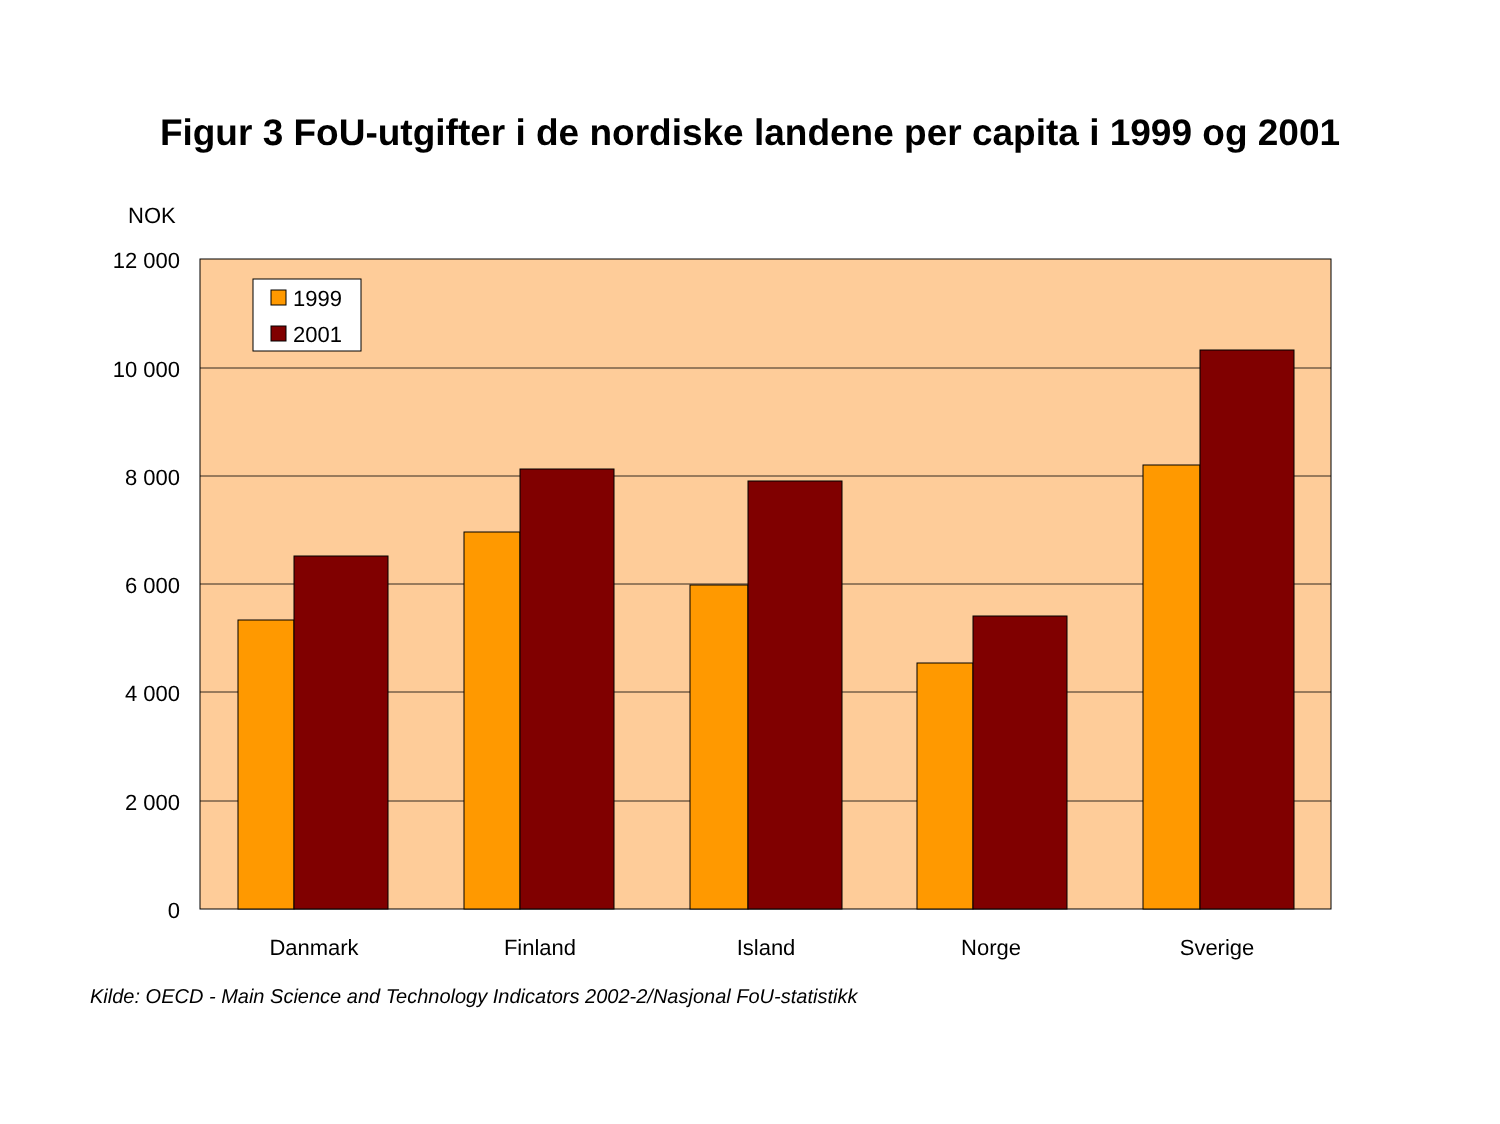Figur 3 FoU-utgifter i de nordiske landene per capita i 1999 og 2001
NOK
1999
2001
12 000
10 000
8 000
6 000
4 000
2 000
0
Danmark
Finland
Island
Norge
Sverige
Kilde: OECD - Main Science and Technology Indicators 2002-2/Nasjonal FoU-statistikk